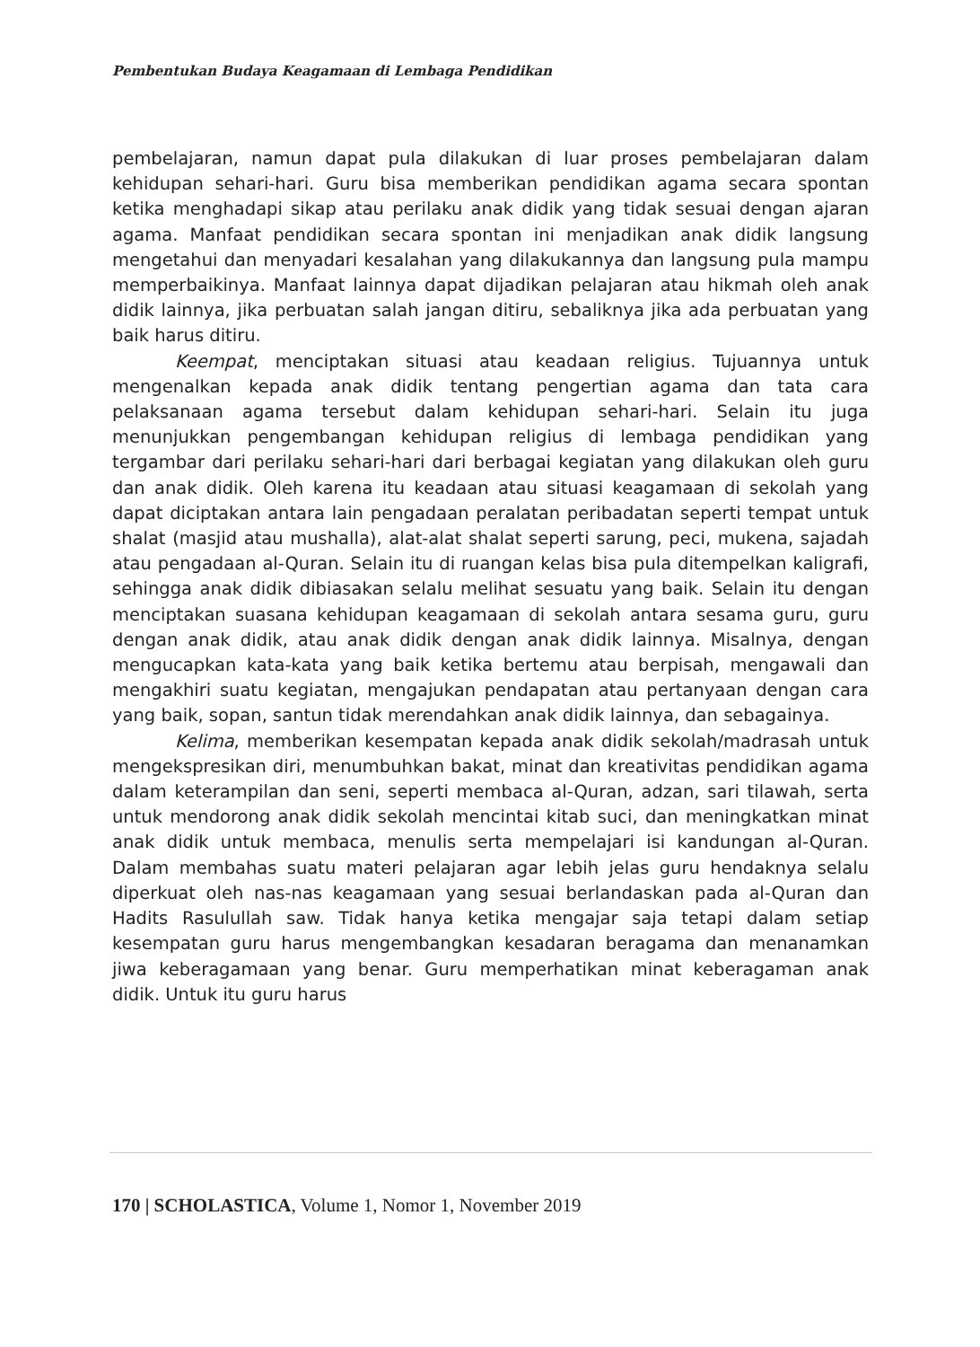Pembentukan Budaya Keagamaan di Lembaga Pendidikan
pembelajaran, namun dapat pula dilakukan di luar proses pembelajaran dalam kehidupan sehari-hari. Guru bisa memberikan pendidikan agama secara spontan ketika menghadapi sikap atau perilaku anak didik yang tidak sesuai dengan ajaran agama. Manfaat pendidikan secara spontan ini menjadikan anak didik langsung mengetahui dan menyadari kesalahan yang dilakukannya dan langsung pula mampu memperbaikinya. Manfaat lainnya dapat dijadikan pelajaran atau hikmah oleh anak didik lainnya, jika perbuatan salah jangan ditiru, sebaliknya jika ada perbuatan yang baik harus ditiru.
Keempat, menciptakan situasi atau keadaan religius. Tujuannya untuk mengenalkan kepada anak didik tentang pengertian agama dan tata cara pelaksanaan agama tersebut dalam kehidupan sehari-hari. Selain itu juga menunjukkan pengembangan kehidupan religius di lembaga pendidikan yang tergambar dari perilaku sehari-hari dari berbagai kegiatan yang dilakukan oleh guru dan anak didik. Oleh karena itu keadaan atau situasi keagamaan di sekolah yang dapat diciptakan antara lain pengadaan peralatan peribadatan seperti tempat untuk shalat (masjid atau mushalla), alat-alat shalat seperti sarung, peci, mukena, sajadah atau pengadaan al-Quran. Selain itu di ruangan kelas bisa pula ditempelkan kaligrafi, sehingga anak didik dibiasakan selalu melihat sesuatu yang baik. Selain itu dengan menciptakan suasana kehidupan keagamaan di sekolah antara sesama guru, guru dengan anak didik, atau anak didik dengan anak didik lainnya. Misalnya, dengan mengucapkan kata-kata yang baik ketika bertemu atau berpisah, mengawali dan mengakhiri suatu kegiatan, mengajukan pendapatan atau pertanyaan dengan cara yang baik, sopan, santun tidak merendahkan anak didik lainnya, dan sebagainya.
Kelima, memberikan kesempatan kepada anak didik sekolah/madrasah untuk mengekspresikan diri, menumbuhkan bakat, minat dan kreativitas pendidikan agama dalam keterampilan dan seni, seperti membaca al-Quran, adzan, sari tilawah, serta untuk mendorong anak didik sekolah mencintai kitab suci, dan meningkatkan minat anak didik untuk membaca, menulis serta mempelajari isi kandungan al-Quran. Dalam membahas suatu materi pelajaran agar lebih jelas guru hendaknya selalu diperkuat oleh nas-nas keagamaan yang sesuai berlandaskan pada al-Quran dan Hadits Rasulullah saw. Tidak hanya ketika mengajar saja tetapi dalam setiap kesempatan guru harus mengembangkan kesadaran beragama dan menanamkan jiwa keberagamaan yang benar. Guru memperhatikan minat keberagaman anak didik. Untuk itu guru harus
170 | SCHOLASTICA, Volume 1, Nomor 1, November 2019